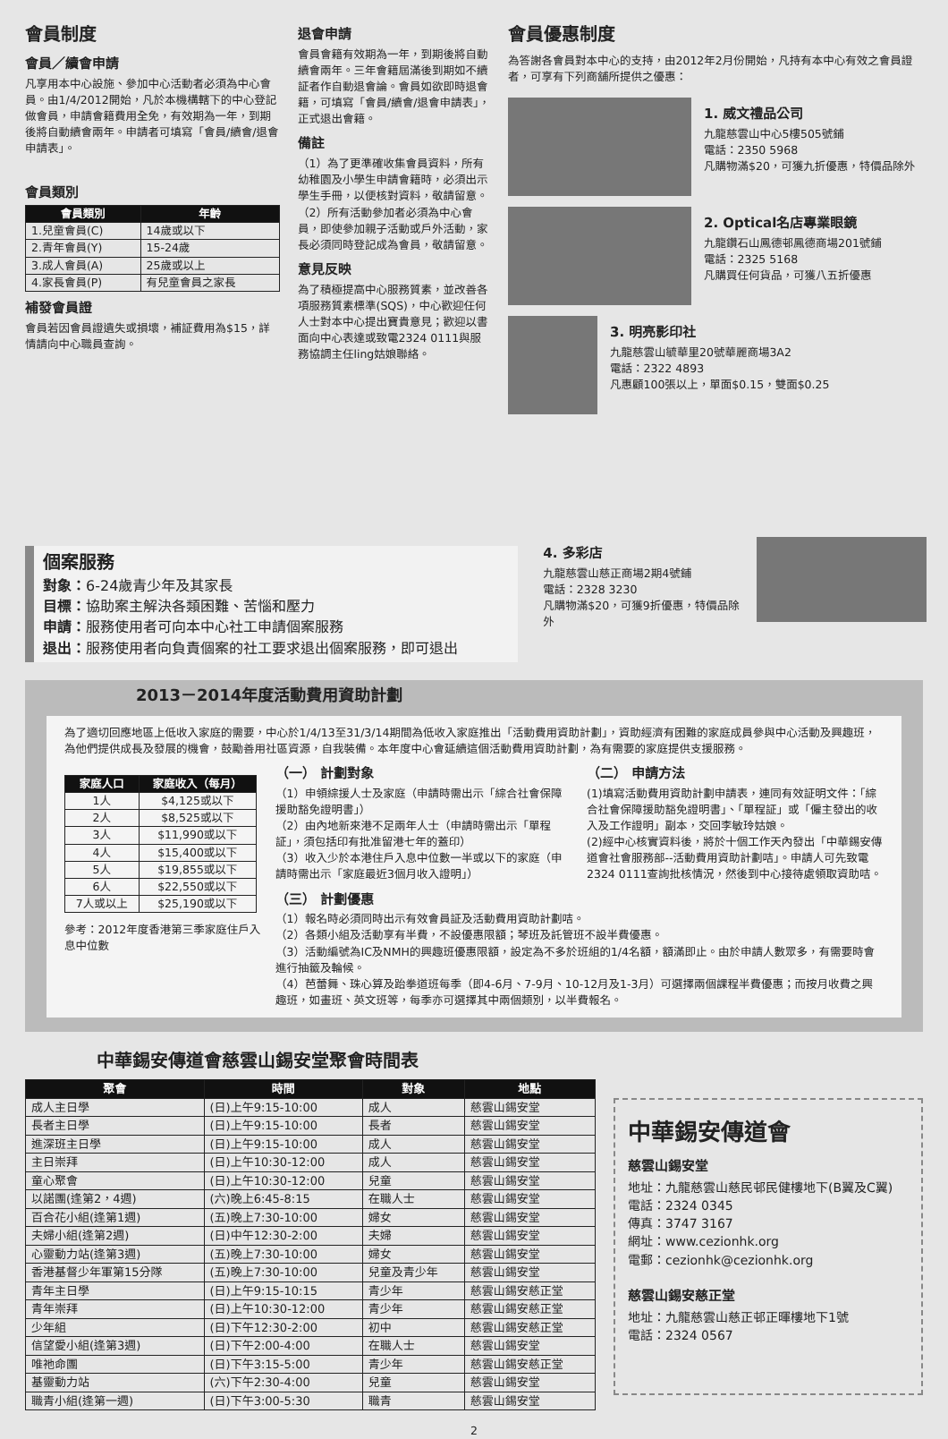會員制度
會員／續會申請
凡享用本中心設施、參加中心活動者必須為中心會員。由1/4/2012開始，凡於本機構轄下的中心登記做會員，申請會籍費用全免，有效期為一年，到期後將自動續會兩年。申請者可填寫「會員/續會/退會申請表」。
會員類別
| 會員類別 | 年齡 |
| --- | --- |
| 1.兒童會員(C) | 14歲或以下 |
| 2.青年會員(Y) | 15-24歲 |
| 3.成人會員(A) | 25歲或以上 |
| 4.家長會員(P) | 有兒童會員之家長 |
補發會員證
會員若因會員證遺失或損壞，補証費用為$15，詳情請向中心職員查詢。
退會申請
會員會籍有效期為一年，到期後將自動續會兩年。三年會籍屆滿後到期如不續証者作自動退會論。會員如欲即時退會籍，可填寫「會員/續會/退會申請表」，正式退出會籍。
備註
（1）為了更準確收集會員資料，所有幼稚園及小學生申請會籍時，必須出示學生手冊，以便核對資料，敬請留意。
（2）所有活動參加者必須為中心會員，即使參加親子活動或戶外活動，家長必須同時登記成為會員，敬請留意。
意見反映
為了積極提高中心服務質素，並改善各項服務質素標準(SQS)，中心歡迎任何人士對本中心提出寶貴意見；歡迎以書面向中心表達或致電2324 0111與服務協調主任ling姑娘聯絡。
會員優惠制度
為答謝各會員對本中心的支持，由2012年2月份開始，凡持有本中心有效之會員證者，可享有下列商舖所提供之優惠：
1. 威文禮品公司
九龍慈雲山中心5樓505號鋪
電話：2350 5968
凡購物滿$20，可獲九折優惠，特價品除外
2. Optical名店專業眼鏡
九龍鑽石山鳳德邨鳳德商場201號鋪
電話：2325 5168
凡購買任何貨品，可獲八五折優惠
3. 明亮影印社
九龍慈雲山毓華里20號華麗商場3A2
電話：2322 4893
凡惠顧100張以上，單面$0.15，雙面$0.25
個案服務
對象：6-24歲青少年及其家長
目標：協助案主解決各類困難、苦惱和壓力
申請：服務使用者可向本中心社工申請個案服務
退出：服務使用者向負責個案的社工要求退出個案服務，即可退出
4. 多彩店
九龍慈雲山慈正商場2期4號鋪
電話：2328 3230
凡購物滿$20，可獲9折優惠，特價品除外
2013－2014年度活動費用資助計劃
為了適切回應地區上低收入家庭的需要，中心於1/4/13至31/3/14期間為低收入家庭推出「活動費用資助計劃」，資助經濟有困難的家庭成員參與中心活動及興趣班，為他們提供成長及發展的機會，鼓勵善用社區資源，自我裝備。本年度中心會延續這個活動費用資助計劃，為有需要的家庭提供支援服務。
| 家庭人口 | 家庭收入（每月） |
| --- | --- |
| 1人 | $4,125或以下 |
| 2人 | $8,525或以下 |
| 3人 | $11,990或以下 |
| 4人 | $15,400或以下 |
| 5人 | $19,855或以下 |
| 6人 | $22,550或以下 |
| 7人或以上 | $25,190或以下 |
參考：2012年度香港第三季家庭住戶入息中位數
（一） 計劃對象
（1）申領綜援人士及家庭（申請時需出示「綜合社會保障援助豁免證明書」）
（2）由內地新來港不足兩年人士（申請時需出示「單程証」，須包括印有批准留港七年的蓋印）
（3）收入少於本港住戶入息中位數一半或以下的家庭（申請時需出示「家庭最近3個月收入證明」）
（二） 申請方法
(1)填寫活動費用資助計劃申請表，連同有效証明文件：「綜合社會保障援助豁免證明書」、「單程証」或「僱主發出的收入及工作證明」副本，交回李敏玲姑娘。
(2)經中心核實資料後，將於十個工作天內發出「中華錫安傳道會社會服務部--活動費用資助計劃咭」。申請人可先致電2324 0111查詢批核情況，然後到中心接待處領取資助咭。
（三） 計劃優惠
（1）報名時必須同時出示有效會員証及活動費用資助計劃咭。
（2）各類小組及活動享有半費，不設優惠限額；琴班及託管班不設半費優惠。
（3）活動編號為IC及NMH的興趣班優惠限額，設定為不多於班組的1/4名額，額滿即止。由於申請人數眾多，有需要時會進行抽籤及輪候。
（4）芭蕾舞、珠心算及跆拳道班每季（即4-6月、7-9月、10-12月及1-3月）可選擇兩個課程半費優惠；而按月收費之興趣班，如畫班、英文班等，每季亦可選擇其中兩個類別，以半費報名。
中華錫安傳道會慈雲山錫安堂聚會時間表
| 聚會 | 時間 | 對象 | 地點 |
| --- | --- | --- | --- |
| 成人主日學 | (日)上午9:15-10:00 | 成人 | 慈雲山錫安堂 |
| 長者主日學 | (日)上午9:15-10:00 | 長者 | 慈雲山錫安堂 |
| 進深班主日學 | (日)上午9:15-10:00 | 成人 | 慈雲山錫安堂 |
| 主日崇拜 | (日)上午10:30-12:00 | 成人 | 慈雲山錫安堂 |
| 童心聚會 | (日)上午10:30-12:00 | 兒童 | 慈雲山錫安堂 |
| 以諾團(逢第2，4週) | (六)晚上6:45-8:15 | 在職人士 | 慈雲山錫安堂 |
| 百合花小組(逢第1週) | (五)晚上7:30-10:00 | 婦女 | 慈雲山錫安堂 |
| 夫婦小組(逢第2週) | (日)中午12:30-2:00 | 夫婦 | 慈雲山錫安堂 |
| 心靈動力站(逢第3週) | (五)晚上7:30-10:00 | 婦女 | 慈雲山錫安堂 |
| 香港基督少年軍第15分隊 | (五)晚上7:30-10:00 | 兒童及青少年 | 慈雲山錫安堂 |
| 青年主日學 | (日)上午9:15-10:15 | 青少年 | 慈雲山錫安慈正堂 |
| 青年崇拜 | (日)上午10:30-12:00 | 青少年 | 慈雲山錫安慈正堂 |
| 少年組 | (日)下午12:30-2:00 | 初中 | 慈雲山錫安慈正堂 |
| 信望愛小組(逢第3週) | (日)下午2:00-4:00 | 在職人士 | 慈雲山錫安堂 |
| 唯祂命團 | (日)下午3:15-5:00 | 青少年 | 慈雲山錫安慈正堂 |
| 基靈動力站 | (六)下午2:30-4:00 | 兒童 | 慈雲山錫安堂 |
| 職青小組(逢第一週) | (日)下午3:00-5:30 | 職青 | 慈雲山錫安堂 |
中華錫安傳道會
慈雲山錫安堂
地址：九龍慈雲山慈民邨民健樓地下(B翼及C翼)
電話：2324 0345
傳真：3747 3167
網址：www.cezionhk.org
電郵：cezionhk@cezionhk.org
慈雲山錫安慈正堂
地址：九龍慈雲山慈正邨正暉樓地下1號
電話：2324 0567
2